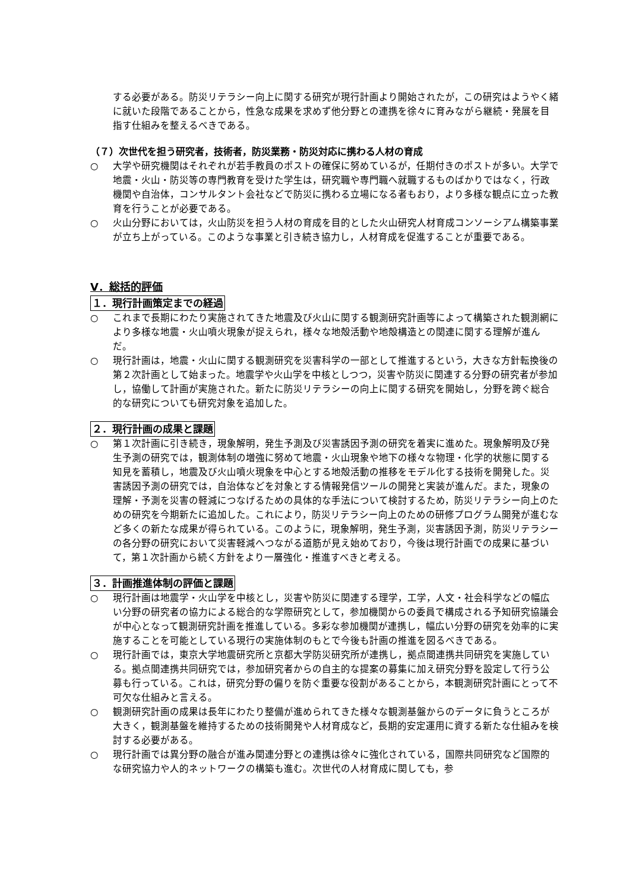する必要がある。防災リテラシー向上に関する研究が現行計画より開始されたが，この研究はようやく緒に就いた段階であることから，性急な成果を求めず他分野との連携を徐々に育みながら継続・発展を目指す仕組みを整えるべきである。
（７）次世代を担う研究者，技術者，防災業務・防災対応に携わる人材の育成
○ 大学や研究機関はそれぞれが若手教員のポストの確保に努めているが，任期付きのポストが多い。大学で地震・火山・防災等の専門教育を受けた学生は，研究職や専門職へ就職するものばかりではなく，行政機関や自治体，コンサルタント会社などで防災に携わる立場になる者もおり，より多様な観点に立った教育を行うことが必要である。
○ 火山分野においては，火山防災を担う人材の育成を目的とした火山研究人材育成コンソーシアム構築事業が立ち上がっている。このような事業と引き続き協力し，人材育成を促進することが重要である。
Ⅴ．総括的評価
１．現行計画策定までの経過
○ これまで長期にわたり実施されてきた地震及び火山に関する観測研究計画等によって構築された観測網により多様な地震・火山噴火現象が捉えられ，様々な地殻活動や地殻構造との関連に関する理解が進んだ。
○ 現行計画は，地震・火山に関する観測研究を災害科学の一部として推進するという，大きな方針転換後の第２次計画として始まった。地震学や火山学を中核としつつ，災害や防災に関連する分野の研究者が参加し，協働して計画が実施された。新たに防災リテラシーの向上に関する研究を開始し，分野を跨ぐ総合的な研究についても研究対象を追加した。
２．現行計画の成果と課題
○ 第１次計画に引き続き，現象解明，発生予測及び災害誘因予測の研究を着実に進めた。現象解明及び発生予測の研究では，観測体制の増強に努めて地震・火山現象や地下の様々な物理・化学的状態に関する知見を蓄積し，地震及び火山噴火現象を中心とする地殻活動の推移をモデル化する技術を開発した。災害誘因予測の研究では，自治体などを対象とする情報発信ツールの開発と実装が進んだ。また，現象の理解・予測を災害の軽減につなげるための具体的な手法について検討するため，防災リテラシー向上のための研究を今期新たに追加した。これにより，防災リテラシー向上のための研修プログラム開発が進むなど多くの新たな成果が得られている。このように，現象解明，発生予測，災害誘因予測，防災リテラシーの各分野の研究において災害軽減へつながる道筋が見え始めており，今後は現行計画での成果に基づいて，第１次計画から続く方針をより一層強化・推進すべきと考える。
３．計画推進体制の評価と課題
○ 現行計画は地震学・火山学を中核とし，災害や防災に関連する理学，工学，人文・社会科学などの幅広い分野の研究者の協力による総合的な学際研究として，参加機関からの委員で構成される予知研究協議会が中心となって観測研究計画を推進している。多彩な参加機関が連携し，幅広い分野の研究を効率的に実施することを可能としている現行の実施体制のもとで今後も計画の推進を図るべきである。
○ 現行計画では，東京大学地震研究所と京都大学防災研究所が連携し，拠点間連携共同研究を実施している。拠点間連携共同研究では，参加研究者からの自主的な提案の募集に加え研究分野を設定して行う公募も行っている。これは，研究分野の偏りを防ぐ重要な役割があることから，本観測研究計画にとって不可欠な仕組みと言える。
○ 観測研究計画の成果は長年にわたり整備が進められてきた様々な観測基盤からのデータに負うところが大きく，観測基盤を維持するための技術開発や人材育成など，長期的安定運用に資する新たな仕組みを検討する必要がある。
○ 現行計画では異分野の融合が進み関連分野との連携は徐々に強化されている，国際共同研究など国際的な研究協力や人的ネットワークの構築も進む。次世代の人材育成に関しても，参